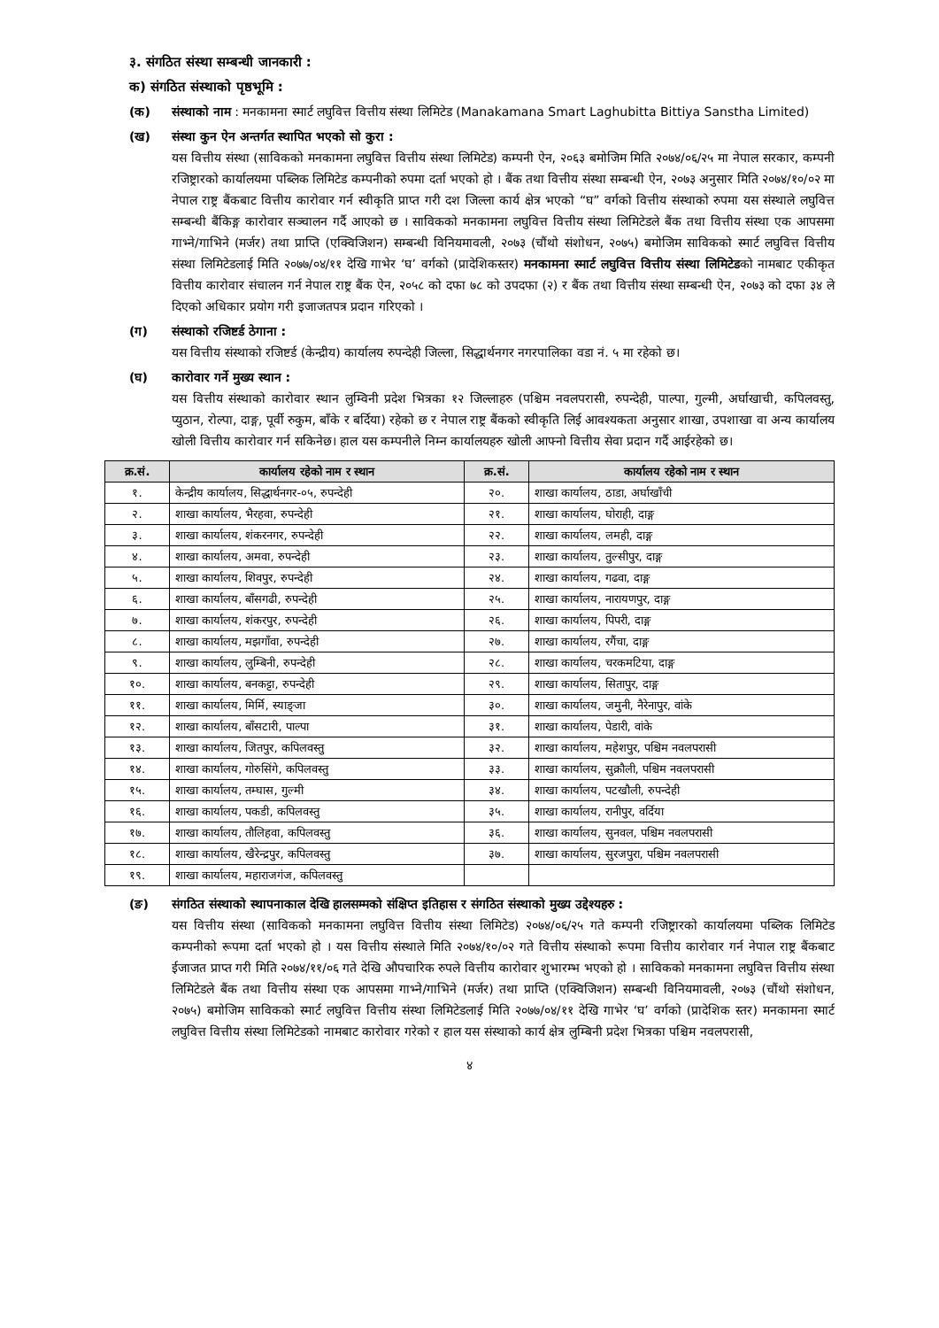३. संगठित संस्था सम्बन्धी जानकारी :
क) संगठित संस्थाको पृष्ठभूमि :
(क) संस्थाको नाम : मनकामना स्मार्ट लघुवित्त वित्तीय संस्था लिमिटेड (Manakamana Smart Laghubitta Bittiya Sanstha Limited)
(ख) संस्था कुन ऐन अन्तर्गत स्थापित भएको सो कुरा :
यस वित्तीय संस्था (साविकको मनकामना लघुवित्त वित्तीय संस्था लिमिटेड) कम्पनी ऐन, २०६३ बमोजिम मिति २०७४/०६/२५ मा नेपाल सरकार, कम्पनी रजिष्ट्रारको कार्यालयमा पब्लिक लिमिटेड कम्पनीको रुपमा दर्ता भएको हो । बैंक तथा वित्तीय संस्था सम्बन्धी ऐन, २०७३ अनुसार मिति २०७४/१०/०२ मा नेपाल राष्ट्र बैंकबाट वित्तीय कारोवार गर्न स्वीकृति प्राप्त गरी दश जिल्ला कार्य क्षेत्र भएको “घ” वर्गको वित्तीय संस्थाको रुपमा यस संस्थाले लघुवित्त सम्बन्धी बैंकिङ्ग कारोवार सञ्चालन गर्दै आएको छ । साविकको मनकामना लघुवित्त वित्तीय संस्था लिमिटेडले बैंक तथा वित्तीय संस्था एक आपसमा गाभ्ने/गाभिने (मर्जर) तथा प्राप्ति (एक्विजिशन) सम्बन्धी विनियमावली, २०७३ (चौंथो संशोधन, २०७५) बमोजिम साविकको स्मार्ट लघुवित्त वित्तीय संस्था लिमिटेडलाई मिति २०७७/०४/११ देखि गाभेर ‘घ’ वर्गको (प्रादेशिकस्तर) मनकामना स्मार्ट लघुवित्त वित्तीय संस्था लिमिटेडको नामबाट एकीकृत वित्तीय कारोवार संचालन गर्न नेपाल राष्ट्र बैंक ऐन, २०५८ को दफा ७८ को उपदफा (२) र बैंक तथा वित्तीय संस्था सम्बन्धी ऐन, २०७३ को दफा ३४ ले दिएको अधिकार प्रयोग गरी इजाजतपत्र प्रदान गरिएको ।
(ग) संस्थाको रजिष्टर्ड ठेगाना :
यस वित्तीय संस्थाको रजिष्टर्ड (केन्द्रीय) कार्यालय रुपन्देही जिल्ला, सिद्धार्थनगर नगरपालिका वडा नं. ५ मा रहेको छ।
(घ) कारोवार गर्ने मुख्य स्थान :
यस वित्तीय संस्थाको कारोवार स्थान लुम्विनी प्रदेश भित्रका १२ जिल्लाहरु (पश्चिम नवलपरासी, रुपन्देही, पाल्पा, गुल्मी, अर्घाखाची, कपिलवस्तु, प्युठान, रोल्पा, दाङ्ग, पूर्वी रुकुम, बाँके र बर्दिया) रहेको छ र नेपाल राष्ट्र बैंकको स्वीकृति लिई आवश्यकता अनुसार शाखा, उपशाखा वा अन्य कार्यालय खोली वित्तीय कारोवार गर्न सकिनेछ। हाल यस कम्पनीले निम्न कार्यालयहरु खोली आफ्नो वित्तीय सेवा प्रदान गर्दै आईरहेको छ।
| क्र.सं. | कार्यालय रहेको नाम र स्थान | क्र.सं. | कार्यालय रहेको नाम र स्थान |
| --- | --- | --- | --- |
| १. | केन्द्रीय कार्यालय, सिद्धार्थनगर-०५, रुपन्देही | २०. | शाखा कार्यालय, ठाडा, अर्घाखाँची |
| २. | शाखा कार्यालय, भैरहवा, रुपन्देही | २१. | शाखा कार्यालय, घोराही, दाङ्ग |
| ३. | शाखा कार्यालय, शंकरनगर, रुपन्देही | २२. | शाखा कार्यालय, लमही, दाङ्ग |
| ४. | शाखा कार्यालय, अमवा, रुपन्देही | २३. | शाखा कार्यालय, तुल्सीपुर, दाङ्ग |
| ५. | शाखा कार्यालय, शिवपुर, रुपन्देही | २४. | शाखा कार्यालय, गढवा, दाङ्ग |
| ६. | शाखा कार्यालय, बाँसगढी, रुपन्देही | २५. | शाखा कार्यालय, नारायणपुर, दाङ्ग |
| ७. | शाखा कार्यालय, शंकरपुर, रुपन्देही | २६. | शाखा कार्यालय, पिपरी, दाङ्ग |
| ८. | शाखा कार्यालय, मझगाँवा, रुपन्देही | २७. | शाखा कार्यालय, रगैंचा, दाङ्ग |
| ९. | शाखा कार्यालय, लुम्बिनी, रुपन्देही | २८. | शाखा कार्यालय, चरकमटिया, दाङ्ग |
| १०. | शाखा कार्यालय, बनकट्टा, रुपन्देही | २९. | शाखा कार्यालय, सितापुर, दाङ्ग |
| ११. | शाखा कार्यालय, मिर्मि, स्याङ्जा | ३०. | शाखा कार्यालय, जमुनी, नैरेनापुर, वांके |
| १२. | शाखा कार्यालय, बाँसटारी, पाल्पा | ३१. | शाखा कार्यालय, पेडारी, वांके |
| १३. | शाखा कार्यालय, जितपुर, कपिलवस्तु | ३२. | शाखा कार्यालय, महेशपुर, पश्चिम नवलपरासी |
| १४. | शाखा कार्यालय, गोरुसिंगे, कपिलवस्तु | ३३. | शाखा कार्यालय, सुक्रौली, पश्चिम नवलपरासी |
| १५. | शाखा कार्यालय, तम्घास, गुल्मी | ३४. | शाखा कार्यालय, पटखौली, रुपन्देही |
| १६. | शाखा कार्यालय, पकडी, कपिलवस्तु | ३५. | शाखा कार्यालय, रानीपुर, वर्दिया |
| १७. | शाखा कार्यालय, तौलिहवा, कपिलवस्तु | ३६. | शाखा कार्यालय, सुनवल, पश्चिम नवलपरासी |
| १८. | शाखा कार्यालय, खैरेन्द्रपुर, कपिलवस्तु | ३७. | शाखा कार्यालय, सुरजपुरा, पश्चिम नवलपरासी |
| १९. | शाखा कार्यालय, महाराजगंज, कपिलवस्तु | | |
(ङ) संगठित संस्थाको स्थापनाकाल देखि हालसम्मको संक्षिप्त इतिहास र संगठित संस्थाको मुख्य उद्देश्यहरु :
यस वित्तीय संस्था (साविकको मनकामना लघुवित्त वित्तीय संस्था लिमिटेड) २०७४/०६/२५ गते कम्पनी रजिष्ट्रारको कार्यालयमा पब्लिक लिमिटेड कम्पनीको रूपमा दर्ता भएको हो । यस वित्तीय संस्थाले मिति २०७४/१०/०२ गते वित्तीय संस्थाको रूपमा वित्तीय कारोवार गर्न नेपाल राष्ट्र बैंकबाट ईजाजत प्राप्त गरी मिति २०७४/११/०६ गते देखि औपचारिक रुपले वित्तीय कारोवार शुभारम्भ भएको हो । साविकको मनकामना लघुवित्त वित्तीय संस्था लिमिटेडले बैंक तथा वित्तीय संस्था एक आपसमा गाभ्ने/गाभिने (मर्जर) तथा प्राप्ति (एक्विजिशन) सम्बन्धी विनियमावली, २०७३ (चौंथो संशोधन, २०७५) बमोजिम साविकको स्मार्ट लघुवित्त वित्तीय संस्था लिमिटेडलाई मिति २०७७/०४/११ देखि गाभेर ‘घ’ वर्गको (प्रादेशिक स्तर) मनकामना स्मार्ट लघुवित्त वित्तीय संस्था लिमिटेडको नामबाट कारोवार गरेको र हाल यस संस्थाको कार्य क्षेत्र लुम्बिनी प्रदेश भित्रका पश्चिम नवलपरासी,
४